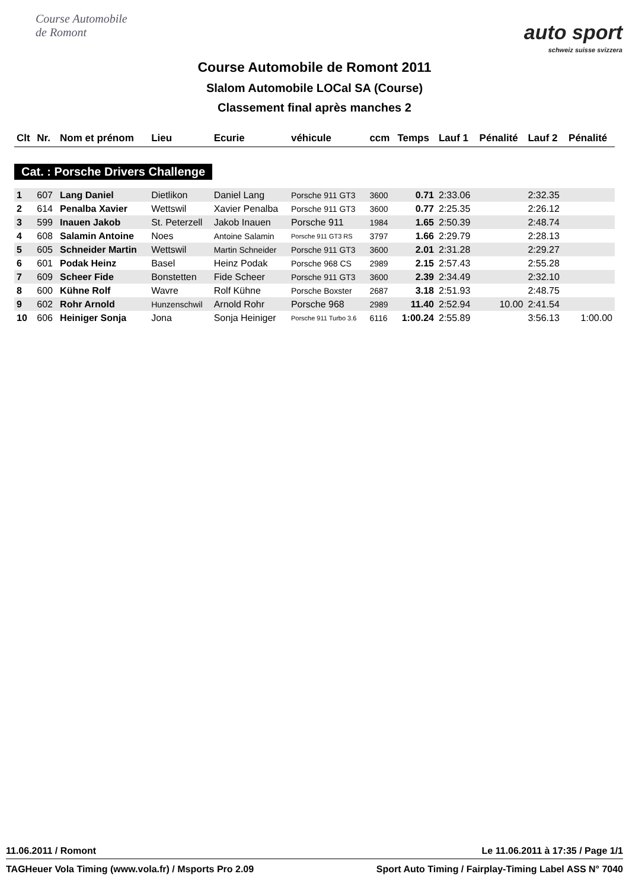Course Automobile de Romont
auto sport
schweiz suisse svizzera
Course Automobile de Romont 2011
Slalom Automobile LOCal SA (Course)
Classement final après manches 2
| Clt | Nr. | Nom et prénom | Lieu | Ecurie | véhicule | ccm | Temps | Lauf 1 | Pénalité | Lauf 2 | Pénalité |
| --- | --- | --- | --- | --- | --- | --- | --- | --- | --- | --- | --- |
| Cat. : Porsche Drivers Challenge | | | | | | | | | | | |
| 1 | 607 | Lang Daniel | Dietlikon | Daniel Lang | Porsche 911 GT3 | 3600 | 0.71 | 2:33.06 | | 2:32.35 | |
| 2 | 614 | Penalba Xavier | Wettswil | Xavier Penalba | Porsche 911 GT3 | 3600 | 0.77 | 2:25.35 | | 2:26.12 | |
| 3 | 599 | Inauen Jakob | St. Peterzell | Jakob Inauen | Porsche 911 | 1984 | 1.65 | 2:50.39 | | 2:48.74 | |
| 4 | 608 | Salamin Antoine | Noes | Antoine Salamin | Porsche 911 GT3 RS | 3797 | 1.66 | 2:29.79 | | 2:28.13 | |
| 5 | 605 | Schneider Martin | Wettswil | Martin Schneider | Porsche 911 GT3 | 3600 | 2.01 | 2:31.28 | | 2:29.27 | |
| 6 | 601 | Podak Heinz | Basel | Heinz Podak | Porsche 968 CS | 2989 | 2.15 | 2:57.43 | | 2:55.28 | |
| 7 | 609 | Scheer Fide | Bonstetten | Fide Scheer | Porsche 911 GT3 | 3600 | 2.39 | 2:34.49 | | 2:32.10 | |
| 8 | 600 | Kühne Rolf | Wavre | Rolf Kühne | Porsche Boxster | 2687 | 3.18 | 2:51.93 | | 2:48.75 | |
| 9 | 602 | Rohr Arnold | Hunzenschwil | Arnold Rohr | Porsche 968 | 2989 | 11.40 | 2:52.94 | 10.00 | 2:41.54 | |
| 10 | 606 | Heiniger Sonja | Jona | Sonja Heiniger | Porsche 911 Turbo 3.6 | 6116 | 1:00.24 | 2:55.89 | | 3:56.13 | 1:00.00 |
11.06.2011 / Romont Le 11.06.2011 à 17:35 / Page 1/1
TAGHeuer Vola Timing (www.vola.fr) / Msports Pro 2.09 Sport Auto Timing / Fairplay-Timing Label ASS N° 7040